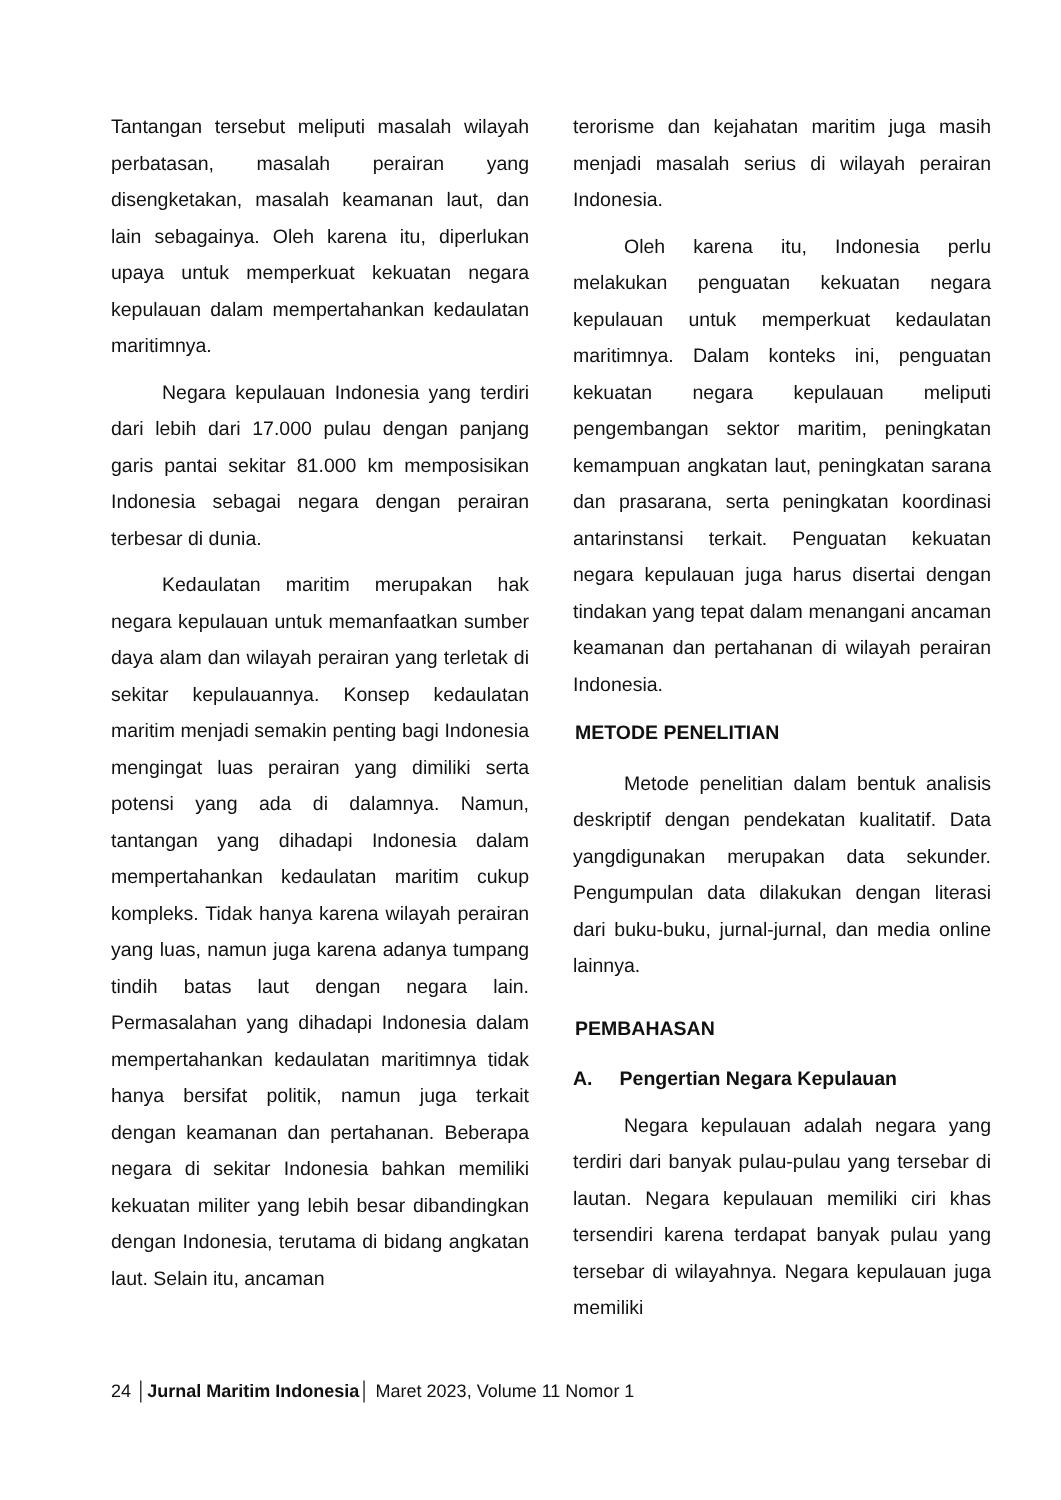Tantangan tersebut meliputi masalah wilayah perbatasan, masalah perairan yang disengketakan, masalah keamanan laut, dan lain sebagainya. Oleh karena itu, diperlukan upaya untuk memperkuat kekuatan negara kepulauan dalam mempertahankan kedaulatan maritimnya.
Negara kepulauan Indonesia yang terdiri dari lebih dari 17.000 pulau dengan panjang garis pantai sekitar 81.000 km memposisikan Indonesia sebagai negara dengan perairan terbesar di dunia.
Kedaulatan maritim merupakan hak negara kepulauan untuk memanfaatkan sumber daya alam dan wilayah perairan yang terletak di sekitar kepulauannya. Konsep kedaulatan maritim menjadi semakin penting bagi Indonesia mengingat luas perairan yang dimiliki serta potensi yang ada di dalamnya. Namun, tantangan yang dihadapi Indonesia dalam mempertahankan kedaulatan maritim cukup kompleks. Tidak hanya karena wilayah perairan yang luas, namun juga karena adanya tumpang tindih batas laut dengan negara lain. Permasalahan yang dihadapi Indonesia dalam mempertahankan kedaulatan maritimnya tidak hanya bersifat politik, namun juga terkait dengan keamanan dan pertahanan. Beberapa negara di sekitar Indonesia bahkan memiliki kekuatan militer yang lebih besar dibandingkan dengan Indonesia, terutama di bidang angkatan laut. Selain itu, ancaman
terorisme dan kejahatan maritim juga masih menjadi masalah serius di wilayah perairan Indonesia.
Oleh karena itu, Indonesia perlu melakukan penguatan kekuatan negara kepulauan untuk memperkuat kedaulatan maritimnya. Dalam konteks ini, penguatan kekuatan negara kepulauan meliputi pengembangan sektor maritim, peningkatan kemampuan angkatan laut, peningkatan sarana dan prasarana, serta peningkatan koordinasi antarinstansi terkait. Penguatan kekuatan negara kepulauan juga harus disertai dengan tindakan yang tepat dalam menangani ancaman keamanan dan pertahanan di wilayah perairan Indonesia.
METODE PENELITIAN
Metode penelitian dalam bentuk analisis deskriptif dengan pendekatan kualitatif. Data yangdigunakan merupakan data sekunder. Pengumpulan data dilakukan dengan literasi dari buku-buku, jurnal-jurnal, dan media online lainnya.
PEMBAHASAN
A. Pengertian Negara Kepulauan
Negara kepulauan adalah negara yang terdiri dari banyak pulau-pulau yang tersebar di lautan. Negara kepulauan memiliki ciri khas tersendiri karena terdapat banyak pulau yang tersebar di wilayahnya. Negara kepulauan juga memiliki
24 │Jurnal Maritim Indonesia│ Maret 2023, Volume 11 Nomor 1